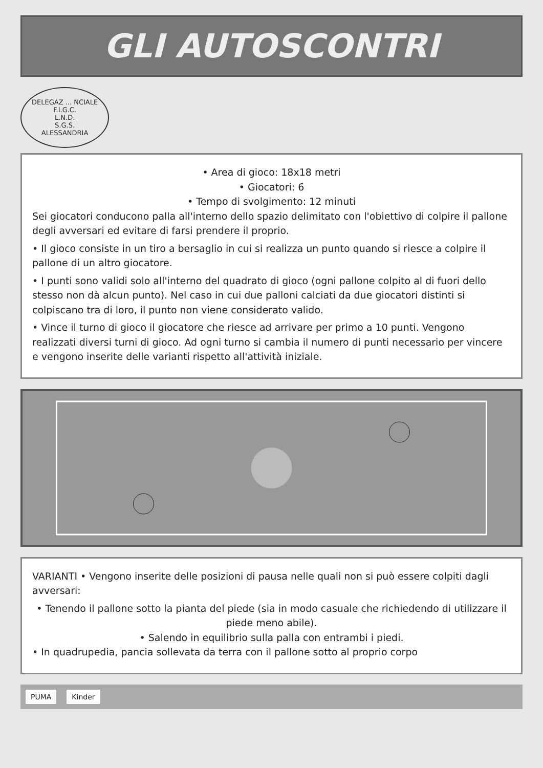GLI AUTOSCONTRI
DELEGAZ ... NCIALE
F.I.G.C.
L.N.D.
S.G.S.
ALESSANDRIA
• Area di gioco: 18x18 metri
• Giocatori: 6
• Tempo di svolgimento: 12 minuti
Sei giocatori conducono palla all'interno dello spazio delimitato con l'obiettivo di colpire il pallone degli avversari ed evitare di farsi prendere il proprio.
• Il gioco consiste in un tiro a bersaglio in cui si realizza un punto quando si riesce a colpire il pallone di un altro giocatore.
• I punti sono validi solo all'interno del quadrato di gioco (ogni pallone colpito al di fuori dello stesso non dà alcun punto). Nel caso in cui due palloni calciati da due giocatori distinti si colpiscano tra di loro, il punto non viene considerato valido.
• Vince il turno di gioco il giocatore che riesce ad arrivare per primo a 10 punti. Vengono realizzati diversi turni di gioco. Ad ogni turno si cambia il numero di punti necessario per vincere e vengono inserite delle varianti rispetto all'attività iniziale.
VARIANTI • Vengono inserite delle posizioni di pausa nelle quali non si può essere colpiti dagli avversari:
• Tenendo il pallone sotto la pianta del piede (sia in modo casuale che richiedendo di utilizzare il piede meno abile).
• Salendo in equilibrio sulla palla con entrambi i piedi.
• In quadrupedia, pancia sollevata da terra con il pallone sotto al proprio corpo
PUMA Kinder